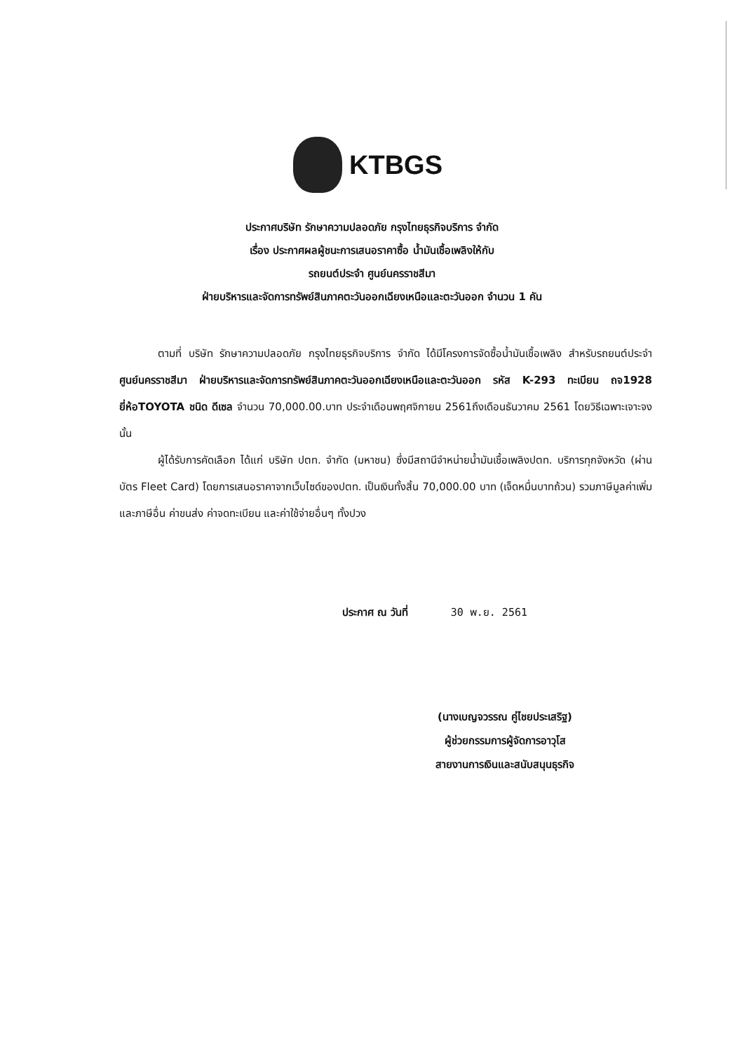KTBGS
ประกาศบริษัท รักษาความปลอดภัย กรุงไทยธุรกิจบริการ จำกัด
เรื่อง ประกาศผลผู้ชนะการเสนอราคาซื้อ น้ำมันเชื้อเพลิงให้กับ
รถยนต์ประจำ ศูนย์นครราชสีมา
ฝ่ายบริหารและจัดการทรัพย์สินภาคตะวันออกเฉียงเหนือและตะวันออก จำนวน 1 คัน
ตามที่ บริษัท รักษาความปลอดภัย กรุงไทยธุรกิจบริการ จำกัด ได้มีโครงการจัดซื้อน้ำมันเชื้อเพลิง สำหรับรถยนต์ประจำ ศูนย์นครราชสีมา ฝ่ายบริหารและจัดการทรัพย์สินภาคตะวันออกเฉียงเหนือและตะวันออก รหัส K-293 ทะเบียน ถจ1928 ยี่ห้อTOYOTA ชนิด ดีเซล จำนวน 70,000.00.บาท ประจำเดือนพฤศจิกายน 2561ถึงเดือนธันวาคม 2561 โดยวิธีเฉพาะเจาะจง นั้น
ผู้ได้รับการคัดเลือก ได้แก่ บริษัท ปตท. จำกัด (มหาชน) ซึ่งมีสถานีจำหน่ายน้ำมันเชื้อเพลิงปตท. บริการทุกจังหวัด (ผ่านบัตร Fleet Card) โดยการเสนอราคาจากเว็บไซด์ของปตท. เป็นเงินทั้งสิ้น 70,000.00 บาท (เจ็ดหมื่นบาทถ้วน) รวมภาษีมูลค่าเพิ่มและภาษีอื่น ค่าขนส่ง ค่าจดทะเบียน และค่าใช้จ่ายอื่นๆ ทั้งปวง
ประกาศ ณ วันที่ 30 พ.ย. 2561
(นางเบญจวรรณ คู่ไชยประเสริฐ)
ผู้ช่วยกรรมการผู้จัดการอาวุโส
สายงานการเงินและสนับสนุนธุรกิจ